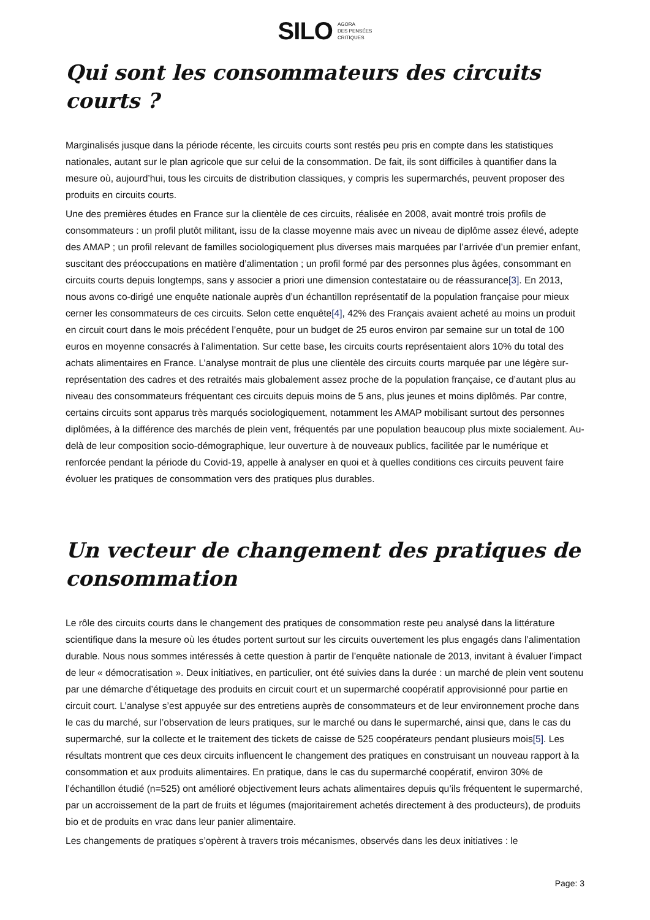SILO AGORA
DES PENSÉES
CRITIQUES
Qui sont les consommateurs des circuits courts ?
Marginalisés jusque dans la période récente, les circuits courts sont restés peu pris en compte dans les statistiques nationales, autant sur le plan agricole que sur celui de la consommation. De fait, ils sont difficiles à quantifier dans la mesure où, aujourd’hui, tous les circuits de distribution classiques, y compris les supermarchés, peuvent proposer des produits en circuits courts.
Une des premières études en France sur la clientèle de ces circuits, réalisée en 2008, avait montré trois profils de consommateurs : un profil plutôt militant, issu de la classe moyenne mais avec un niveau de diplôme assez élevé, adepte des AMAP ; un profil relevant de familles sociologiquement plus diverses mais marquées par l’arrivée d’un premier enfant, suscitant des préoccupations en matière d’alimentation ; un profil formé par des personnes plus âgées, consommant en circuits courts depuis longtemps, sans y associer a priori une dimension contestataire ou de réassurance[3]. En 2013, nous avons co-dirigé une enquête nationale auprès d’un échantillon représentatif de la population française pour mieux cerner les consommateurs de ces circuits. Selon cette enquête[4], 42% des Français avaient acheté au moins un produit en circuit court dans le mois précédent l’enquête, pour un budget de 25 euros environ par semaine sur un total de 100 euros en moyenne consacrés à l’alimentation. Sur cette base, les circuits courts représentaient alors 10% du total des achats alimentaires en France. L’analyse montrait de plus une clientèle des circuits courts marquée par une légère sur-représentation des cadres et des retraités mais globalement assez proche de la population française, ce d’autant plus au niveau des consommateurs fréquentant ces circuits depuis moins de 5 ans, plus jeunes et moins diplômés. Par contre, certains circuits sont apparus très marqués sociologiquement, notamment les AMAP mobilisant surtout des personnes diplômées, à la différence des marchés de plein vent, fréquentés par une population beaucoup plus mixte socialement. Au-delà de leur composition socio-démographique, leur ouverture à de nouveaux publics, facilitée par le numérique et renforcée pendant la période du Covid-19, appelle à analyser en quoi et à quelles conditions ces circuits peuvent faire évoluer les pratiques de consommation vers des pratiques plus durables.
Un vecteur de changement des pratiques de consommation
Le rôle des circuits courts dans le changement des pratiques de consommation reste peu analysé dans la littérature scientifique dans la mesure où les études portent surtout sur les circuits ouvertement les plus engagés dans l’alimentation durable. Nous nous sommes intéressés à cette question à partir de l’enquête nationale de 2013, invitant à évaluer l’impact de leur « démocratisation ». Deux initiatives, en particulier, ont été suivies dans la durée : un marché de plein vent soutenu par une démarche d’étiquetage des produits en circuit court et un supermarché coopératif approvisionné pour partie en circuit court. L’analyse s’est appuyée sur des entretiens auprès de consommateurs et de leur environnement proche dans le cas du marché, sur l’observation de leurs pratiques, sur le marché ou dans le supermarché, ainsi que, dans le cas du supermarché, sur la collecte et le traitement des tickets de caisse de 525 coopérateurs pendant plusieurs mois[5]. Les résultats montrent que ces deux circuits influencent le changement des pratiques en construisant un nouveau rapport à la consommation et aux produits alimentaires. En pratique, dans le cas du supermarché coopératif, environ 30% de l’échantillon étudié (n=525) ont amélioré objectivement leurs achats alimentaires depuis qu’ils fréquentent le supermarché, par un accroissement de la part de fruits et légumes (majoritairement achetés directement à des producteurs), de produits bio et de produits en vrac dans leur panier alimentaire.
Les changements de pratiques s’opèrent à travers trois mécanismes, observés dans les deux initiatives : le
Page: 3